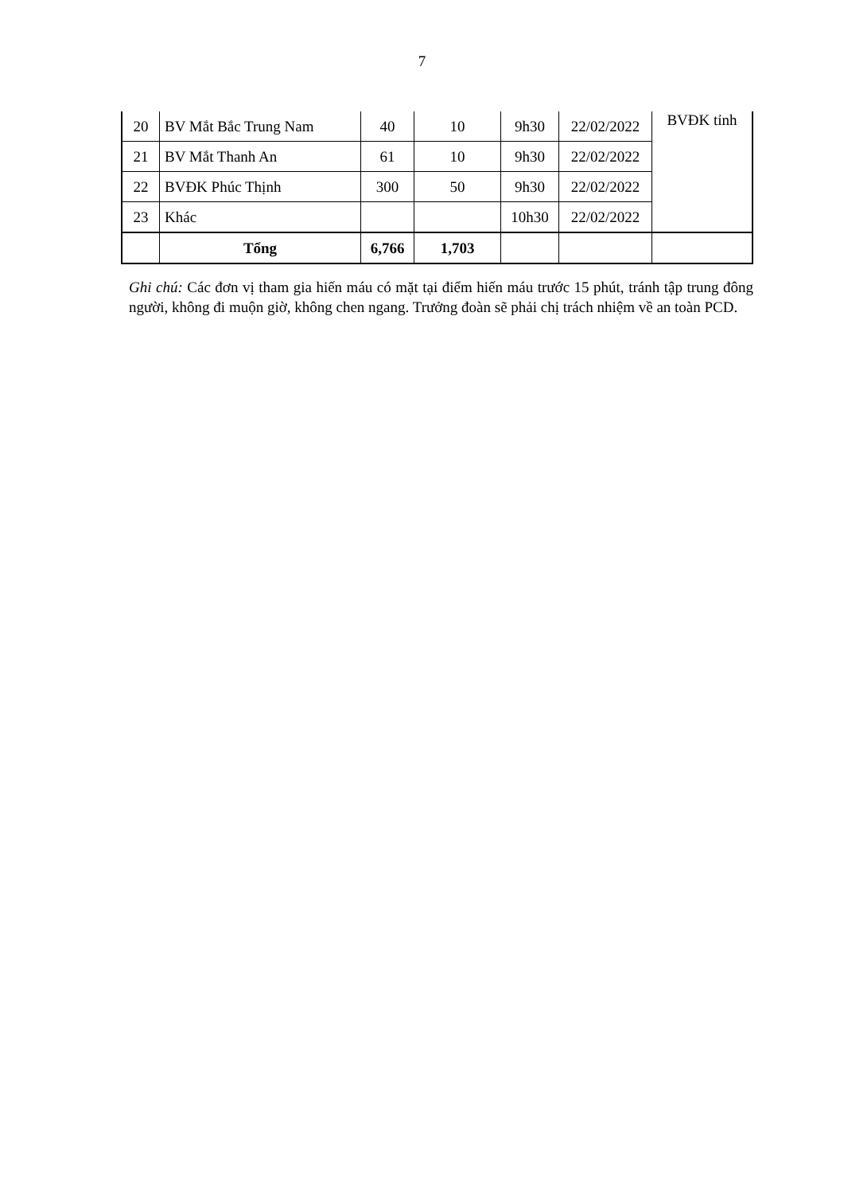7
| 20 | BV Mắt Bắc Trung Nam | 40 | 10 | 9h30 | 22/02/2022 | BVĐK tỉnh |
| 21 | BV Mắt Thanh An | 61 | 10 | 9h30 | 22/02/2022 | |
| 22 | BVĐK Phúc Thịnh | 300 | 50 | 9h30 | 22/02/2022 | |
| 23 | Khác | | | 10h30 | 22/02/2022 | |
| | Tổng | 6,766 | 1,703 | | | |
Ghi chú: Các đơn vị tham gia hiến máu có mặt tại điểm hiến máu trước 15 phút, tránh tập trung đông người, không đi muộn giờ, không chen ngang. Trưởng đoàn sẽ phải chị trách nhiệm về an toàn PCD.